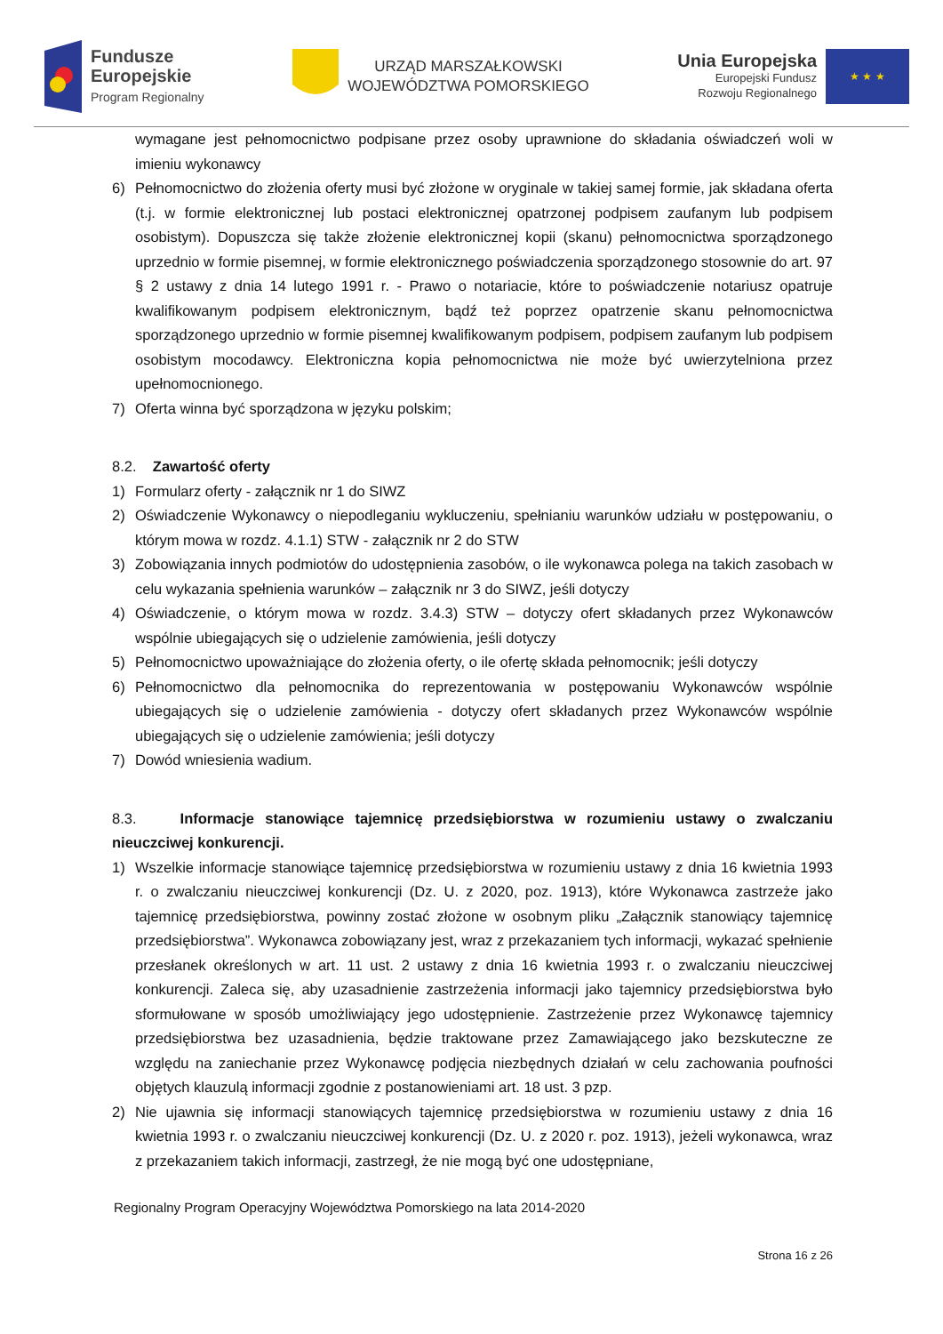Fundusze
Europejskie
Program Regionalny
URZĄD MARSZAŁKOWSKI
WOJEWÓDZTWA POMORSKIEGO
Unia Europejska
Europejski Fundusz
Rozwoju Regionalnego
★ ★ ★
wymagane jest pełnomocnictwo podpisane przez osoby uprawnione do składania oświadczeń woli w imieniu wykonawcy
6) Pełnomocnictwo do złożenia oferty musi być złożone w oryginale w takiej samej formie, jak składana oferta (t.j. w formie elektronicznej lub postaci elektronicznej opatrzonej podpisem zaufanym lub podpisem osobistym). Dopuszcza się także złożenie elektronicznej kopii (skanu) pełnomocnictwa sporządzonego uprzednio w formie pisemnej, w formie elektronicznego poświadczenia sporządzonego stosownie do art. 97 § 2 ustawy z dnia 14 lutego 1991 r. - Prawo o notariacie, które to poświadczenie notariusz opatruje kwalifikowanym podpisem elektronicznym, bądź też poprzez opatrzenie skanu pełnomocnictwa sporządzonego uprzednio w formie pisemnej kwalifikowanym podpisem, podpisem zaufanym lub podpisem osobistym mocodawcy. Elektroniczna kopia pełnomocnictwa nie może być uwierzytelniona przez upełnomocnionego.
7) Oferta winna być sporządzona w języku polskim;
8.2. Zawartość oferty
1) Formularz oferty - załącznik nr 1 do SIWZ
2) Oświadczenie Wykonawcy o niepodleganiu wykluczeniu, spełnianiu warunków udziału w postępowaniu, o którym mowa w rozdz. 4.1.1) STW - załącznik nr 2 do STW
3) Zobowiązania innych podmiotów do udostępnienia zasobów, o ile wykonawca polega na takich zasobach w celu wykazania spełnienia warunków – załącznik nr 3 do SIWZ, jeśli dotyczy
4) Oświadczenie, o którym mowa w rozdz. 3.4.3) STW – dotyczy ofert składanych przez Wykonawców wspólnie ubiegających się o udzielenie zamówienia, jeśli dotyczy
5) Pełnomocnictwo upoważniające do złożenia oferty, o ile ofertę składa pełnomocnik; jeśli dotyczy
6) Pełnomocnictwo dla pełnomocnika do reprezentowania w postępowaniu Wykonawców wspólnie ubiegających się o udzielenie zamówienia - dotyczy ofert składanych przez Wykonawców wspólnie ubiegających się o udzielenie zamówienia; jeśli dotyczy
7) Dowód wniesienia wadium.
8.3. Informacje stanowiące tajemnicę przedsiębiorstwa w rozumieniu ustawy o zwalczaniu nieuczciwej konkurencji.
1) Wszelkie informacje stanowiące tajemnicę przedsiębiorstwa w rozumieniu ustawy z dnia 16 kwietnia 1993 r. o zwalczaniu nieuczciwej konkurencji (Dz. U. z 2020, poz. 1913), które Wykonawca zastrzeże jako tajemnicę przedsiębiorstwa, powinny zostać złożone w osobnym pliku „Załącznik stanowiący tajemnicę przedsiębiorstwa”. Wykonawca zobowiązany jest, wraz z przekazaniem tych informacji, wykazać spełnienie przesłanek określonych w art. 11 ust. 2 ustawy z dnia 16 kwietnia 1993 r. o zwalczaniu nieuczciwej konkurencji. Zaleca się, aby uzasadnienie zastrzeżenia informacji jako tajemnicy przedsiębiorstwa było sformułowane w sposób umożliwiający jego udostępnienie. Zastrzeżenie przez Wykonawcę tajemnicy przedsiębiorstwa bez uzasadnienia, będzie traktowane przez Zamawiającego jako bezskuteczne ze względu na zaniechanie przez Wykonawcę podjęcia niezbędnych działań w celu zachowania poufności objętych klauzulą informacji zgodnie z postanowieniami art. 18 ust. 3 pzp.
2) Nie ujawnia się informacji stanowiących tajemnicę przedsiębiorstwa w rozumieniu ustawy z dnia 16 kwietnia 1993 r. o zwalczaniu nieuczciwej konkurencji (Dz. U. z 2020 r. poz. 1913), jeżeli wykonawca, wraz z przekazaniem takich informacji, zastrzegł, że nie mogą być one udostępniane,
Regionalny Program Operacyjny Województwa Pomorskiego na lata 2014-2020
Strona 16 z 26